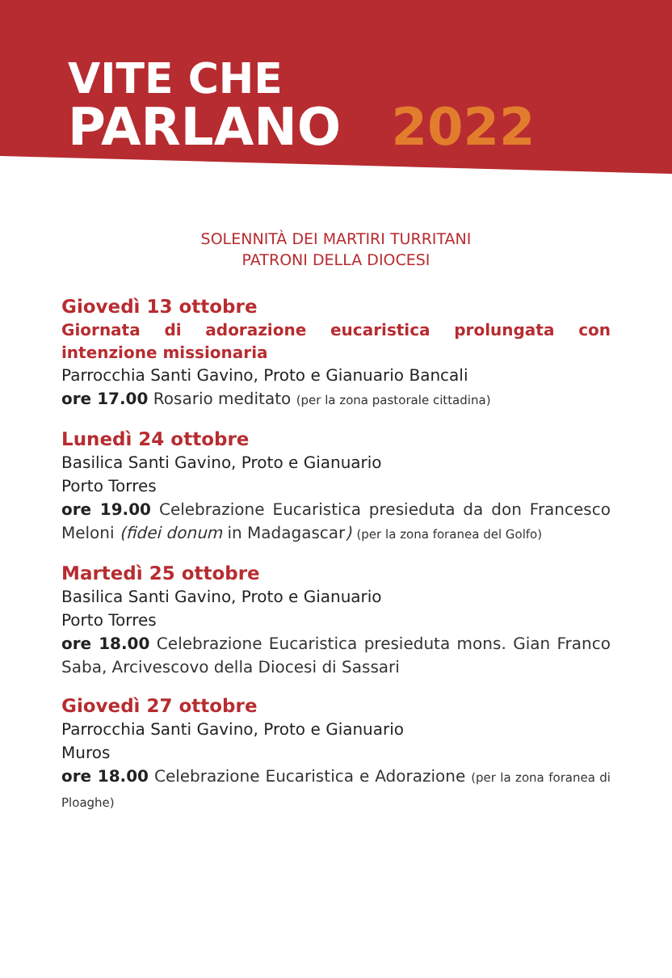VITE CHE
PARLANO 2022
SOLENNITÀ DEI MARTIRI TURRITANI
PATRONI DELLA DIOCESI
Giovedì 13 ottobre
Giornata di adorazione eucaristica prolungata con intenzione missionaria
Parrocchia Santi Gavino, Proto e Gianuario Bancali
ore 17.00 Rosario meditato (per la zona pastorale cittadina)
Lunedì 24 ottobre
Basilica Santi Gavino, Proto e Gianuario
Porto Torres
ore 19.00 Celebrazione Eucaristica presieduta da don Francesco Meloni (fidei donum in Madagascar) (per la zona foranea del Golfo)
Martedì 25 ottobre
Basilica Santi Gavino, Proto e Gianuario
Porto Torres
ore 18.00 Celebrazione Eucaristica presieduta mons. Gian Franco Saba, Arcivescovo della Diocesi di Sassari
Giovedì 27 ottobre
Parrocchia Santi Gavino, Proto e Gianuario
Muros
ore 18.00 Celebrazione Eucaristica e Adorazione (per la zona foranea di Ploaghe)